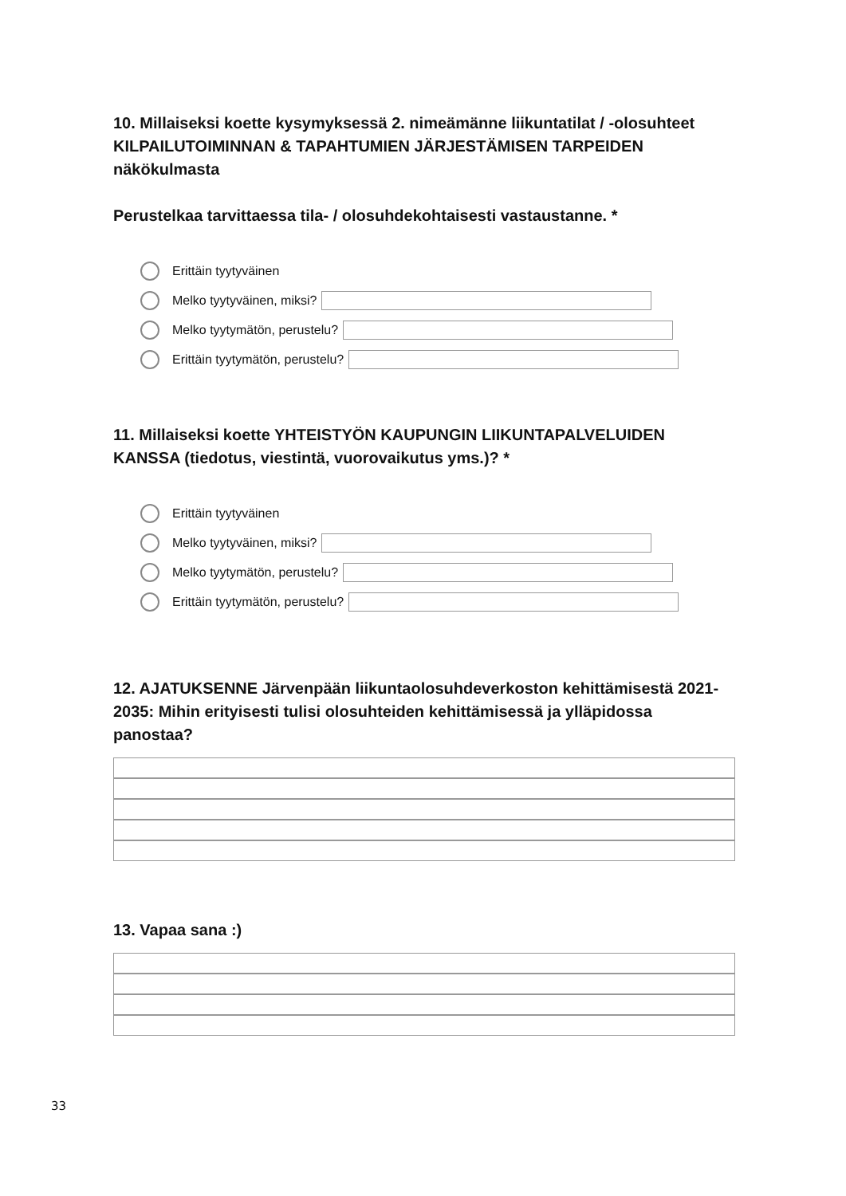10. Millaiseksi koette kysymyksessä 2. nimeämänne liikuntatilat / -olosuhteet KILPAILUTOIMINNAN & TAPAHTUMIEN JÄRJESTÄMISEN TARPEIDEN näkökulmasta
Perustelkaa tarvittaessa tila- / olosuhdekohtaisesti vastaustanne. *
Erittäin tyytyväinen
Melko tyytyväinen, miksi?
Melko tyytymätön, perustelu?
Erittäin tyytymätön, perustelu?
11. Millaiseksi koette YHTEISTYÖN KAUPUNGIN LIIKUNTAPALVELUIDEN KANSSA (tiedotus, viestintä, vuorovaikutus yms.)? *
Erittäin tyytyväinen
Melko tyytyväinen, miksi?
Melko tyytymätön, perustelu?
Erittäin tyytymätön, perustelu?
12. AJATUKSENNE Järvenpään liikuntaolosuhdeverkoston kehittämisestä 2021-2035: Mihin erityisesti tulisi olosuhteiden kehittämisessä ja ylläpidossa panostaa?
13. Vapaa sana :)
33